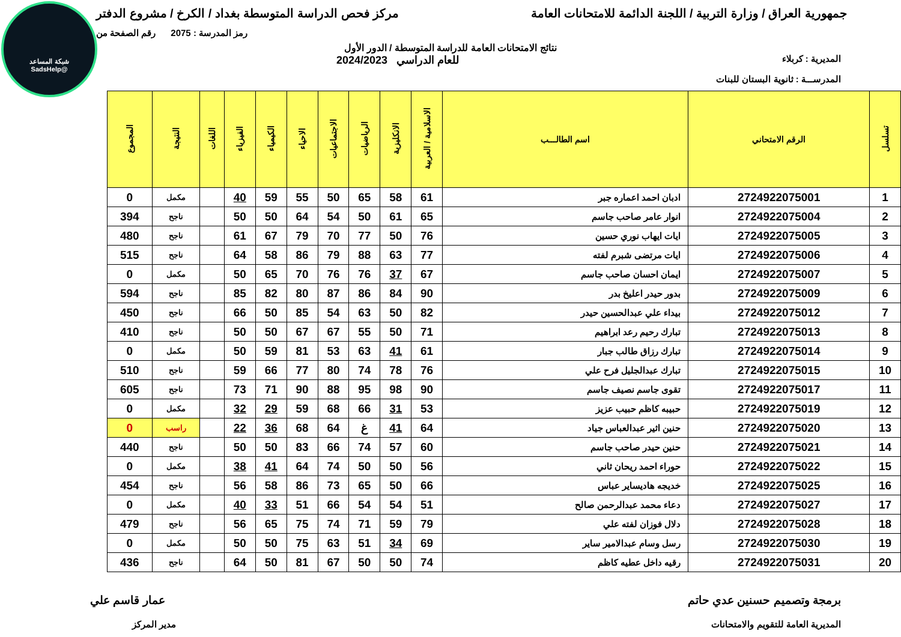شبكة المساعد
@SadsHelp
جمهورية العراق / وزارة التربية / اللجنة الدائمة للامتحانات العامة
مركز فحص الدراسة المتوسطة بغداد / الكرخ / مشروع الدفتر
رمز المدرسة : 2075 رقم الصفحة من
نتائج الامتحانات العامة للدراسة المتوسطة / الدور الأول
المديرية : كربلاء
للعام الدراسي 2024/2023
المدرســـة : ثانوية البستان للبنات
| تسلسل | الرقم الامتحاني | اسم الطالـــب | الاسلامية / العربية | الانكليزية | الرياضيات | الاجتماعيات | الاحياء | الكيمياء | الفيزياء | اللغات | النتيجة | المجموع |
| --- | --- | --- | --- | --- | --- | --- | --- | --- | --- | --- | --- | --- |
| 1 | 2724922075001 | ادبان احمد اعماره جبر | 61 | 58 | 65 | 50 | 55 | 59 | 40 | | مكمل | 0 |
| 2 | 2724922075004 | انوار عامر صاحب جاسم | 65 | 61 | 50 | 54 | 64 | 50 | 50 | | ناجح | 394 |
| 3 | 2724922075005 | ايات ايهاب نوري حسين | 76 | 50 | 77 | 70 | 79 | 67 | 61 | | ناجح | 480 |
| 4 | 2724922075006 | ايات مرتضى شبرم لفته | 77 | 63 | 88 | 79 | 86 | 58 | 64 | | ناجح | 515 |
| 5 | 2724922075007 | ايمان احسان صاحب جاسم | 67 | 37 | 76 | 76 | 70 | 65 | 50 | | مكمل | 0 |
| 6 | 2724922075009 | بدور حيدر اعليخ بدر | 90 | 84 | 86 | 87 | 80 | 82 | 85 | | ناجح | 594 |
| 7 | 2724922075012 | بيداء علي عبدالحسين حيدر | 82 | 50 | 63 | 54 | 85 | 50 | 66 | | ناجح | 450 |
| 8 | 2724922075013 | تبارك رحيم رعد ابراهيم | 71 | 50 | 55 | 67 | 67 | 50 | 50 | | ناجح | 410 |
| 9 | 2724922075014 | تبارك رزاق طالب جبار | 61 | 41 | 63 | 53 | 81 | 59 | 50 | | مكمل | 0 |
| 10 | 2724922075015 | تبارك عبدالجليل فرح علي | 76 | 78 | 74 | 80 | 77 | 66 | 59 | | ناجح | 510 |
| 11 | 2724922075017 | تقوى جاسم نصيف جاسم | 90 | 98 | 95 | 88 | 90 | 71 | 73 | | ناجح | 605 |
| 12 | 2724922075019 | حبيبه كاظم حبيب عزيز | 53 | 31 | 66 | 68 | 59 | 29 | 32 | | مكمل | 0 |
| 13 | 2724922075020 | حنين اثير عبدالعباس جياد | 64 | 41 | غ | 64 | 68 | 36 | 22 | | راسب | 0 |
| 14 | 2724922075021 | حنين حيدر صاحب جاسم | 60 | 57 | 74 | 66 | 83 | 50 | 50 | | ناجح | 440 |
| 15 | 2724922075022 | حوراء احمد ريحان ثاني | 56 | 50 | 50 | 74 | 64 | 41 | 38 | | مكمل | 0 |
| 16 | 2724922075025 | خديجه هاديساير عباس | 66 | 50 | 65 | 73 | 86 | 58 | 56 | | ناجح | 454 |
| 17 | 2724922075027 | دعاء محمد عبدالرحمن صالح | 51 | 54 | 54 | 66 | 51 | 33 | 40 | | مكمل | 0 |
| 18 | 2724922075028 | دلال فوزان لفته علي | 79 | 59 | 71 | 74 | 75 | 65 | 56 | | ناجح | 479 |
| 19 | 2724922075030 | رسل وسام عبدالامير ساير | 69 | 34 | 51 | 63 | 75 | 50 | 50 | | مكمل | 0 |
| 20 | 2724922075031 | رقيه داخل عطيه كاظم | 74 | 50 | 50 | 67 | 81 | 50 | 64 | | ناجح | 436 |
برمجة وتصميم حسنين عدي حاتم عمار قاسم علي
المديرية العامة للتقويم والامتحانات
مدير المركز